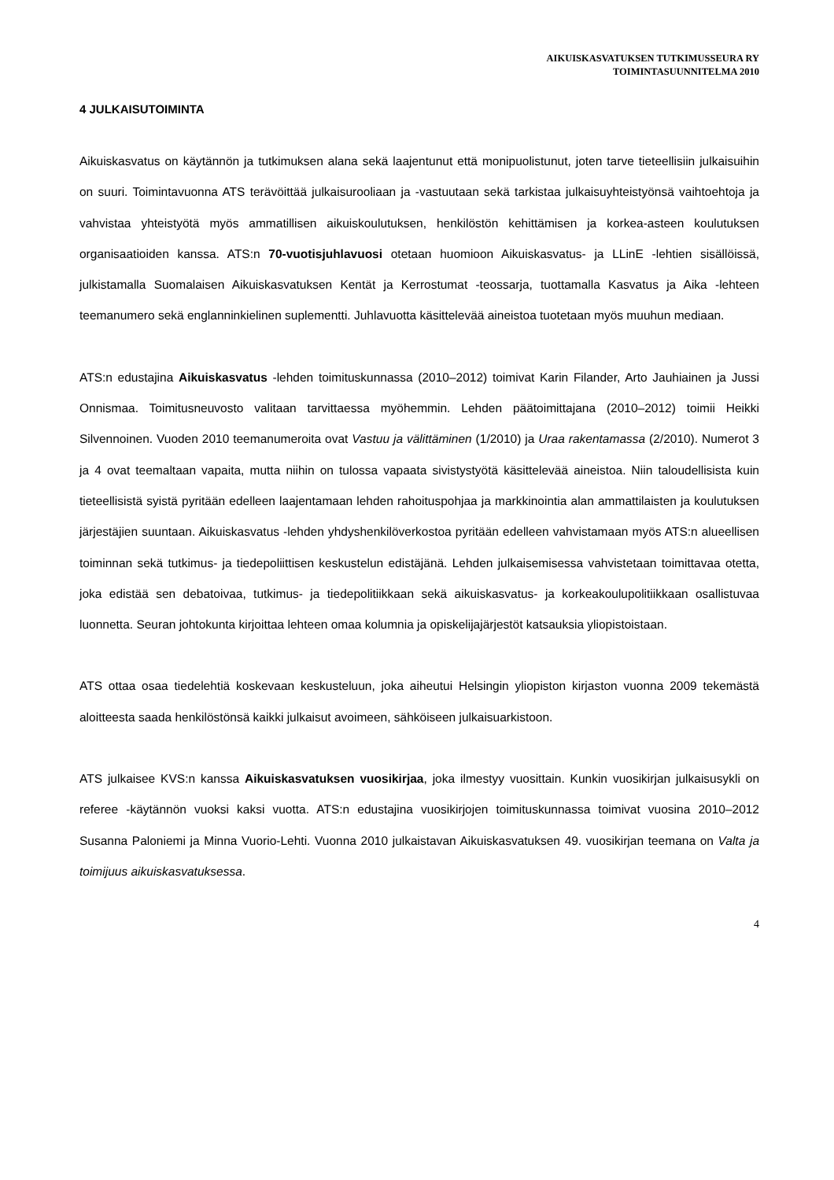AIKUISKASVATUKSEN TUTKIMUSSEURA RY
TOIMINTASUUNNITELMA 2010
4 JULKAISUTOIMINTA
Aikuiskasvatus on käytännön ja tutkimuksen alana sekä laajentunut että monipuolistunut, joten tarve tieteellisiin julkaisuihin on suuri. Toimintavuonna ATS terävöittää julkaisurooliaan ja -vastuutaan sekä tarkistaa julkaisuyhteistyönsä vaihtoehtoja ja vahvistaa yhteistyötä myös ammatillisen aikuiskoulutuksen, henkilöstön kehittämisen ja korkea-asteen koulutuksen organisaatioiden kanssa. ATS:n 70-vuotisjuhlavuosi otetaan huomioon Aikuiskasvatus- ja LLinE -lehtien sisällöissä, julkistamalla Suomalaisen Aikuiskasvatuksen Kentät ja Kerrostumat -teossarja, tuottamalla Kasvatus ja Aika -lehteen teemanumero sekä englanninkielinen suplementti. Juhlavuotta käsittelevää aineistoa tuotetaan myös muuhun mediaan.
ATS:n edustajina Aikuiskasvatus -lehden toimituskunnassa (2010–2012) toimivat Karin Filander, Arto Jauhiainen ja Jussi Onnismaa. Toimitusneuvosto valitaan tarvittaessa myöhemmin. Lehden päätoimittajana (2010–2012) toimii Heikki Silvennoinen. Vuoden 2010 teemanumeroita ovat Vastuu ja välittäminen (1/2010) ja Uraa rakentamassa (2/2010). Numerot 3 ja 4 ovat teemaltaan vapaita, mutta niihin on tulossa vapaata sivistystyötä käsittelevää aineistoa. Niin taloudellisista kuin tieteellisistä syistä pyritään edelleen laajentamaan lehden rahoituspohjaa ja markkinointia alan ammattilaisten ja koulutuksen järjestäjien suuntaan. Aikuiskasvatus -lehden yhdyshenkilöverkostoa pyritään edelleen vahvistamaan myös ATS:n alueellisen toiminnan sekä tutkimus- ja tiedepoliittisen keskustelun edistäjänä. Lehden julkaisemisessa vahvistetaan toimittavaa otetta, joka edistää sen debatoivaa, tutkimus- ja tiedepolitiikkaan sekä aikuiskasvatus- ja korkeakoulupolitiikkaan osallistuvaa luonnetta. Seuran johtokunta kirjoittaa lehteen omaa kolumnia ja opiskelijajärjestöt katsauksia yliopistoistaan.
ATS ottaa osaa tiedelehtiä koskevaan keskusteluun, joka aiheutui Helsingin yliopiston kirjaston vuonna 2009 tekemästä aloitteesta saada henkilöstönsä kaikki julkaisut avoimeen, sähköiseen julkaisuarkistoon.
ATS julkaisee KVS:n kanssa Aikuiskasvatuksen vuosikirjaa, joka ilmestyy vuosittain. Kunkin vuosikirjan julkaisusykli on referee -käytännön vuoksi kaksi vuotta. ATS:n edustajina vuosikirjojen toimituskunnassa toimivat vuosina 2010–2012 Susanna Paloniemi ja Minna Vuorio-Lehti. Vuonna 2010 julkaistavan Aikuiskasvatuksen 49. vuosikirjan teemana on Valta ja toimijuus aikuiskasvatuksessa.
4